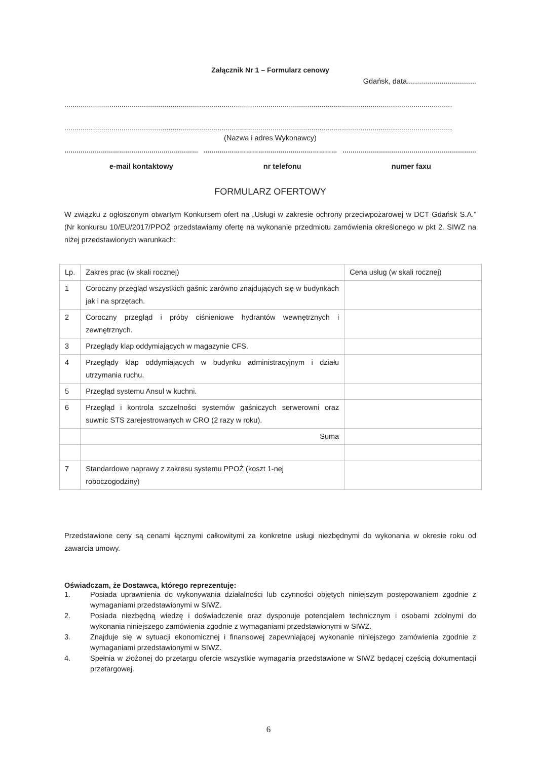Załącznik Nr 1 – Formularz cenowy
Gdańsk, data..................................
..............................................................................................................................................................................................
..............................................................................................................................................................................................
(Nazwa i adres Wykonawcy)
………………………………………………………… ………………………………………………………… …………………………………………………………
e-mail kontaktowy nr telefonu numer faxu
FORMULARZ OFERTOWY
W związku z ogłoszonym otwartym Konkursem ofert na „Usługi w zakresie ochrony przeciwpożarowej w DCT Gdańsk S.A.” (Nr konkursu 10/EU/2017/PPOŻ przedstawiamy ofertę na wykonanie przedmiotu zamówienia określonego w pkt 2. SIWZ na niżej przedstawionych warunkach:
| Lp. | Zakres prac (w skali rocznej) | Cena usług (w skali rocznej) |
| 1 | Coroczny przegląd wszystkich gaśnic zarówno znajdujących się w budynkach jak i na sprzętach. | |
| 2 | Coroczny przegląd i próby ciśnieniowe hydrantów wewnętrznych i zewnętrznych. | |
| 3 | Przeglądy klap oddymiających w magazynie CFS. | |
| 4 | Przeglądy klap oddymiających w budynku administracyjnym i działu utrzymania ruchu. | |
| 5 | Przegląd systemu Ansul w kuchni. | |
| 6 | Przegląd i kontrola szczelności systemów gaśniczych serwerowni oraz suwnic STS zarejestrowanych w CRO (2 razy w roku). | |
| | Suma | |
| 7 | Standardowe naprawy z zakresu systemu PPOŻ (koszt 1-nej roboczogodziny) | |
Przedstawione ceny są cenami łącznymi całkowitymi za konkretne usługi niezbędnymi do wykonania w okresie roku od zawarcia umowy.
Oświadczam, że Dostawca, którego reprezentuję:
1. Posiada uprawnienia do wykonywania działalności lub czynności objętych niniejszym postępowaniem zgodnie z wymaganiami przedstawionymi w SIWZ.
2. Posiada niezbędną wiedzę i doświadczenie oraz dysponuje potencjałem technicznym i osobami zdolnymi do wykonania niniejszego zamówienia zgodnie z wymaganiami przedstawionymi w SIWZ.
3. Znajduje się w sytuacji ekonomicznej i finansowej zapewniającej wykonanie niniejszego zamówienia zgodnie z wymaganiami przedstawionymi w SIWZ.
4. Spełnia w złożonej do przetargu ofercie wszystkie wymagania przedstawione w SIWZ będącej częścią dokumentacji przetargowej.
6